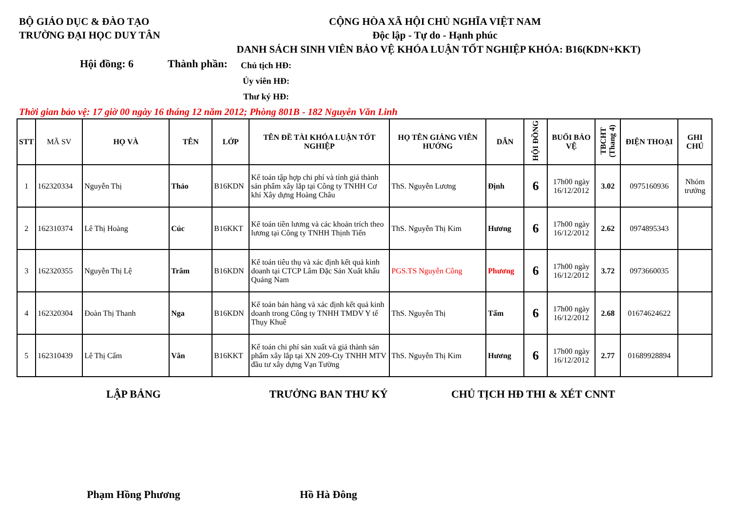BỘ GIÁO DỤC & ĐÀO TẠO
TRƯỜNG ĐẠI HỌC DUY TÂN
CỘNG HÒA XÃ HỘI CHỦ NGHĨA VIỆT NAM
Độc lập - Tự do - Hạnh phúc
DANH SÁCH SINH VIÊN BẢO VỆ KHÓA LUẬN TỐT NGHIỆP KHÓA: B16(KDN+KKT)
Hội đồng: 6
Thành phần:
Chủ tịch HĐ:
Ủy viên HĐ:
Thư ký HĐ:
Thời gian bảo vệ: 17 giờ 00 ngày 16 tháng 12 năm 2012; Phòng 801B - 182 Nguyễn Văn Linh
| STT | MÃ SV | HỌ VÀ | TÊN | LỚP | TÊN ĐỀ TÀI KHÓA LUẬN TỐT NGHIỆP | HỌ TÊN GIẢNG VIÊN HƯỚNG | DẪN | HỘI ĐỒNG | BUỔI BẢO VỆ | TBCHT (Thang 4) | ĐIỆN THOẠI | GHI CHÚ |
| --- | --- | --- | --- | --- | --- | --- | --- | --- | --- | --- | --- | --- |
| 1 | 162320334 | Nguyễn Thị | Thảo | B16KDN | Kế toán tập hợp chi phí và tính giá thành sản phẩm xây lắp tại Công ty TNHH Cơ khí Xây dựng Hoàng Châu | ThS. Nguyễn Lương | Định | 6 | 17h00 ngày 16/12/2012 | 3.02 | 0975160936 | Nhóm trưởng |
| 2 | 162310374 | Lê Thị Hoàng | Cúc | B16KKT | Kế toán tiền lương và các khoản trích theo lương tại Công ty TNHH Thịnh Tiến | ThS. Nguyễn Thị Kim | Hương | 6 | 17h00 ngày 16/12/2012 | 2.62 | 0974895343 | |
| 3 | 162320355 | Nguyễn Thị Lệ | Trâm | B16KDN | Kế toán tiêu thụ và xác định kết quả kinh doanh tại CTCP Lâm Đặc Sản Xuất khẩu Quảng Nam | PGS.TS Nguyễn Công | Phương | 6 | 17h00 ngày 16/12/2012 | 3.72 | 0973660035 | |
| 4 | 162320304 | Đoàn Thị Thanh | Nga | B16KDN | Kế toán bán hàng và xác định kết quả kinh doanh trong Công ty TNHH TMDV Y tế Thụy Khuê | ThS. Nguyễn Thị | Tấm | 6 | 17h00 ngày 16/12/2012 | 2.68 | 01674624622 | |
| 5 | 162310439 | Lê Thị Cẩm | Vân | B16KKT | Kế toán chi phí sản xuất và giá thành sản phẩm xây lắp tại XN 209-Cty TNHH MTV đầu tư xây dựng Vạn Tường | ThS. Nguyễn Thị Kim | Hương | 6 | 17h00 ngày 16/12/2012 | 2.77 | 01689928894 | |
LẬP BẢNG TRƯỞNG BAN THƯ KÝ CHỦ TỊCH HĐ THI & XÉT CNNT
Phạm Hồng Phương Hồ Hà Đông